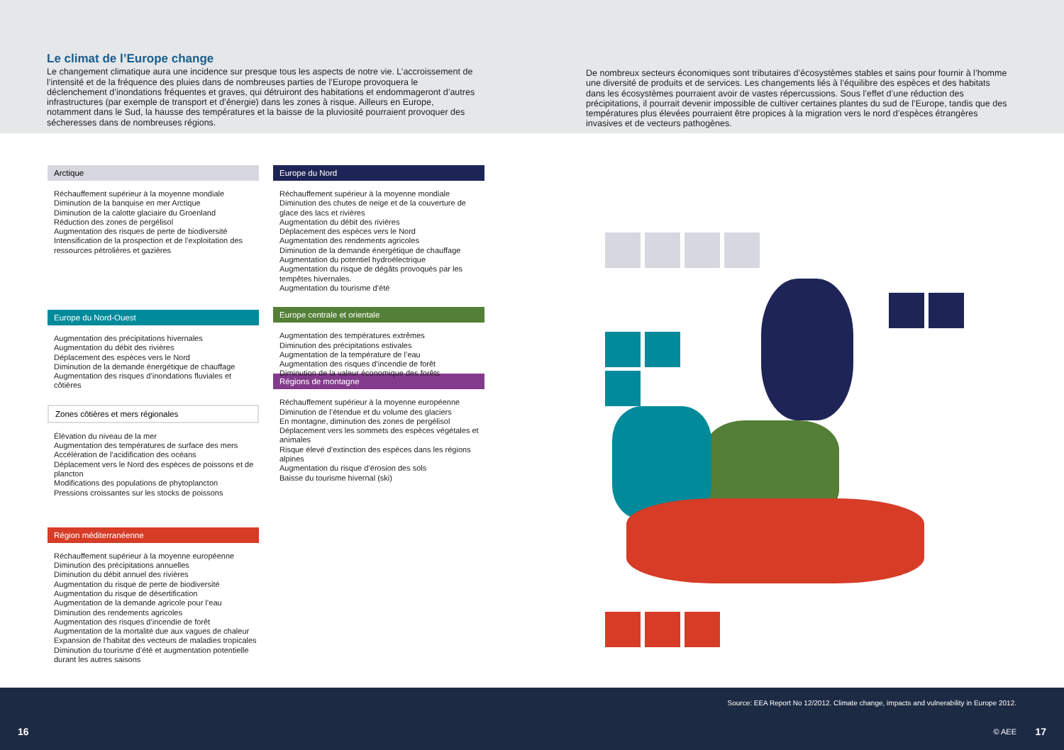Le climat de l’Europe change
Le changement climatique aura une incidence sur presque tous les aspects de notre vie. L’accroissement de l’intensité et de la fréquence des pluies dans de nombreuses parties de l’Europe provoquera le déclenchement d’inondations fréquentes et graves, qui détruiront des habitations et endommageront d’autres infrastructures (par exemple de transport et d’énergie) dans les zones à risque. Ailleurs en Europe, notamment dans le Sud, la hausse des températures et la baisse de la pluviosité pourraient provoquer des sécheresses dans de nombreuses régions.
De nombreux secteurs économiques sont tributaires d’écosystèmes stables et sains pour fournir à l’homme une diversité de produits et de services. Les changements liés à l’équilibre des espèces et des habitats dans les écosystèmes pourraient avoir de vastes répercussions. Sous l’effet d’une réduction des précipitations, il pourrait devenir impossible de cultiver certaines plantes du sud de l’Europe, tandis que des températures plus élevées pourraient être propices à la migration vers le nord d’espèces étrangères invasives et de vecteurs pathogènes.
Arctique
Réchauffement supérieur à la moyenne mondiale
Diminution de la banquise en mer Arctique
Diminution de la calotte glaciaire du Groenland
Réduction des zones de pergélisol
Augmentation des risques de perte de biodiversité
Intensification de la prospection et de l’exploitation des ressources pétrolières et gazières
Europe du Nord-Ouest
Augmentation des précipitations hivernales
Augmentation du débit des rivières
Déplacement des espèces vers le Nord
Diminution de la demande énergétique de chauffage
Augmentation des risques d’inondations fluviales et côtières
Zones côtières et mers régionales
Élévation du niveau de la mer
Augmentation des températures de surface des mers
Accélération de l’acidification des océans
Déplacement vers le Nord des espèces de poissons et de plancton
Modifications des populations de phytoplancton
Pressions croissantes sur les stocks de poissons
Région méditerranéenne
Réchauffement supérieur à la moyenne européenne
Diminution des précipitations annuelles
Diminution du débit annuel des rivières
Augmentation du risque de perte de biodiversité
Augmentation du risque de désertification
Augmentation de la demande agricole pour l’eau
Diminution des rendements agricoles
Augmentation des risques d’incendie de forêt
Augmentation de la mortalité due aux vagues de chaleur
Expansion de l’habitat des vecteurs de maladies tropicales
Diminution du tourisme d’été et augmentation potentielle durant les autres saisons
Europe du Nord
Réchauffement supérieur à la moyenne mondiale
Diminution des chutes de neige et de la couverture de glace des lacs et rivières
Augmentation du débit des rivières
Déplacement des espèces vers le Nord
Augmentation des rendements agricoles
Diminution de la demande énergétique de chauffage
Augmentation du potentiel hydroélectrique
Augmentation du risque de dégâts provoqués par les tempêtes hivernales.
Augmentation du tourisme d’été
Europe centrale et orientale
Augmentation des températures extrêmes
Diminution des précipitations estivales
Augmentation de la température de l’eau
Augmentation des risques d’incendie de forêt
Diminution de la valeur économique des forêts
Régions de montagne
Réchauffement supérieur à la moyenne européenne
Diminution de l’étendue et du volume des glaciers
En montagne, diminution des zones de pergélisol
Déplacement vers les sommets des espèces végétales et animales
Risque élevé d’extinction des espèces dans les régions alpines
Augmentation du risque d’érosion des sols
Baisse du tourisme hivernal (ski)
Source: EEA Report No 12/2012. Climate change, impacts and vulnerability in Europe 2012.
16 © AEE 17